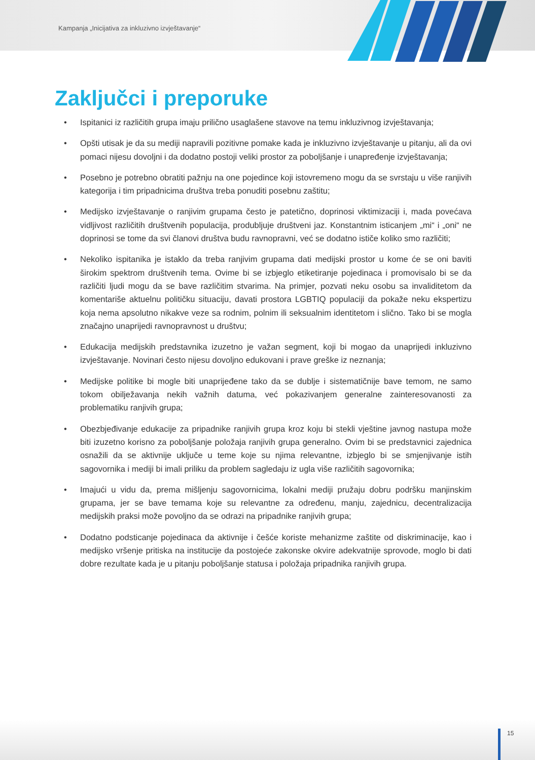Kampanja „Inicijativa za inkluzivno izvještavanje“
Zaključci i preporuke
• Ispitanici iz različitih grupa imaju prilično usaglašene stavove na temu inkluzivnog izvještavanja;
• Opšti utisak je da su mediji napravili pozitivne pomake kada je inkluzivno izvještavanje u pitanju, ali da ovi pomaci nijesu dovoljni i da dodatno postoji veliki prostor za poboljšanje i unapređenje izvještavanja;
• Posebno je potrebno obratiti pažnju na one pojedince koji istovremeno mogu da se svrstaju u više ranjivih kategorija i tim pripadnicima društva treba ponuditi posebnu zaštitu;
• Medijsko izvještavanje o ranjivim grupama često je patetično, doprinosi viktimizaciji i, mada povećava vidljivost različitih društvenih populacija, produbljuje društveni jaz. Konstantnim isticanjem „mi“ i „oni“ ne doprinosi se tome da svi članovi društva budu ravnopravni, već se dodatno ističe koliko smo različiti;
• Nekoliko ispitanika je istaklo da treba ranjivim grupama dati medijski prostor u kome će se oni baviti širokim spektrom društvenih tema. Ovime bi se izbjeglo etiketiranje pojedinaca i promovisalo bi se da različiti ljudi mogu da se bave različitim stvarima. Na primjer, pozvati neku osobu sa invaliditetom da komentariše aktuelnu političku situaciju, davati prostora LGBTIQ populaciji da pokaže neku ekspertizu koja nema apsolutno nikakve veze sa rodnim, polnim ili seksualnim identitetom i slično. Tako bi se mogla značajno unaprijedi ravnopravnost u društvu;
• Edukacija medijskih predstavnika izuzetno je važan segment, koji bi mogao da unaprijedi inkluzivno izvještavanje. Novinari često nijesu dovoljno edukovani i prave greške iz neznanja;
• Medijske politike bi mogle biti unaprijeđene tako da se dublje i sistematičnije bave temom, ne samo tokom obilježavanja nekih važnih datuma, već pokazivanjem generalne zainteresovanosti za problematiku ranjivih grupa;
• Obezbjeđivanje edukacije za pripadnike ranjivih grupa kroz koju bi stekli vještine javnog nastupa može biti izuzetno korisno za poboljšanje položaja ranjivih grupa generalno. Ovim bi se predstavnici zajednica osnažili da se aktivnije uključe u teme koje su njima relevantne, izbjeglo bi se smjenjivanje istih sagovornika i mediji bi imali priliku da problem sagledaju iz ugla više različitih sagovornika;
• Imajući u vidu da, prema mišljenju sagovornicima, lokalni mediji pružaju dobru podršku manjinskim grupama, jer se bave temama koje su relevantne za određenu, manju, zajednicu, decentralizacija medijskih praksi može povoljno da se odrazi na pripadnike ranjivih grupa;
• Dodatno podsticanje pojedinaca da aktivnije i češće koriste mehanizme zaštite od diskriminacije, kao i medijsko vršenje pritiska na institucije da postojeće zakonske okvire adekvatnije sprovode, moglo bi dati dobre rezultate kada je u pitanju poboljšanje statusa i položaja pripadnika ranjivih grupa.
15